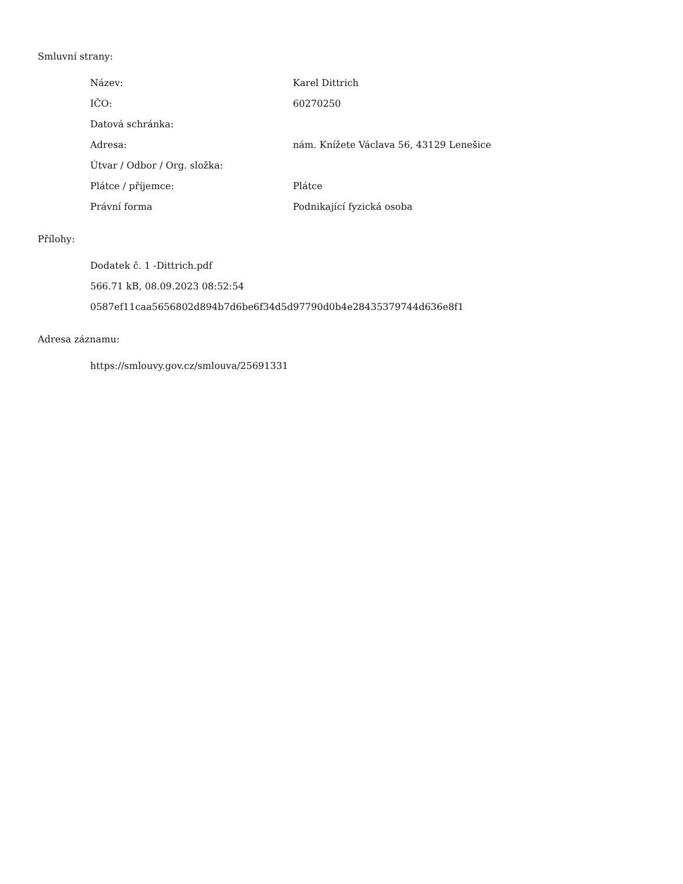Smluvní strany:
| Název: | Karel Dittrich |
| IČO: | 60270250 |
| Datová schránka: | |
| Adresa: | nám. Knížete Václava 56, 43129 Lenešice |
| Útvar / Odbor / Org. složka: | |
| Plátce / příjemce: | Plátce |
| Právní forma | Podnikající fyzická osoba |
Přílohy:
Dodatek č. 1 -Dittrich.pdf
566.71 kB, 08.09.2023 08:52:54
0587ef11caa5656802d894b7d6be6f34d5d97790d0b4e28435379744d636e8f1
Adresa záznamu:
https://smlouvy.gov.cz/smlouva/25691331